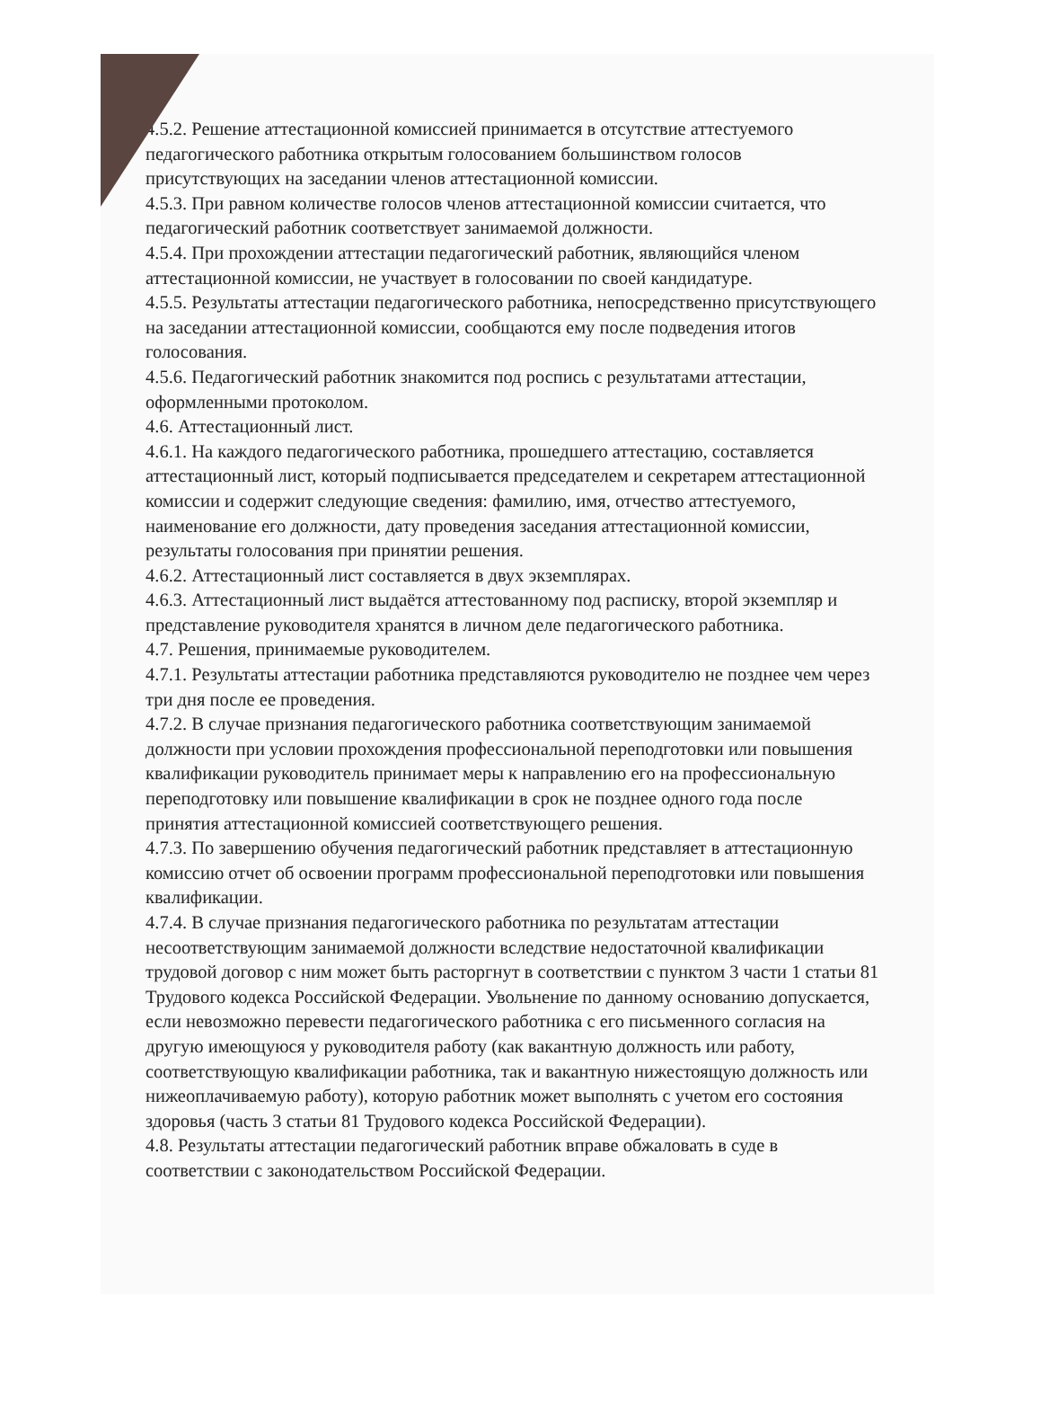4.5.2. Решение аттестационной комиссией принимается в отсутствие аттестуемого педагогического работника открытым голосованием большинством голосов присутствующих на заседании членов аттестационной комиссии.
4.5.3. При равном количестве голосов членов аттестационной комиссии считается, что педагогический работник соответствует занимаемой должности.
4.5.4. При прохождении аттестации педагогический работник, являющийся членом аттестационной комиссии, не участвует в голосовании по своей кандидатуре.
4.5.5. Результаты аттестации педагогического работника, непосредственно присутствующего на заседании аттестационной комиссии, сообщаются ему после подведения итогов голосования.
4.5.6. Педагогический работник знакомится под роспись с результатами аттестации, оформленными протоколом.
4.6. Аттестационный лист.
4.6.1. На каждого педагогического работника, прошедшего аттестацию, составляется аттестационный лист, который подписывается председателем и секретарем аттестационной комиссии и содержит следующие сведения: фамилию, имя, отчество аттестуемого, наименование его должности, дату проведения заседания аттестационной комиссии, результаты голосования при принятии решения.
4.6.2. Аттестационный лист составляется в двух экземплярах.
4.6.3. Аттестационный лист выдаётся аттестованному под расписку, второй экземпляр и представление руководителя хранятся в личном деле педагогического работника.
4.7. Решения, принимаемые руководителем.
4.7.1. Результаты аттестации работника представляются руководителю не позднее чем через три дня после ее проведения.
4.7.2. В случае признания педагогического работника соответствующим занимаемой должности при условии прохождения профессиональной переподготовки или повышения квалификации руководитель принимает меры к направлению его на профессиональную переподготовку или повышение квалификации в срок не позднее одного года после принятия аттестационной комиссией соответствующего решения.
4.7.3. По завершению обучения педагогический работник представляет в аттестационную комиссию отчет об освоении программ профессиональной переподготовки или повышения квалификации.
4.7.4. В случае признания педагогического работника по результатам аттестации несоответствующим занимаемой должности вследствие недостаточной квалификации трудовой договор с ним может быть расторгнут в соответствии с пунктом 3 части 1 статьи 81 Трудового кодекса Российской Федерации. Увольнение по данному основанию допускается, если невозможно перевести педагогического работника с его письменного согласия на другую имеющуюся у руководителя работу (как вакантную должность или работу, соответствующую квалификации работника, так и вакантную нижестоящую должность или нижеоплачиваемую работу), которую работник может выполнять с учетом его состояния здоровья (часть 3 статьи 81 Трудового кодекса Российской Федерации).
4.8. Результаты аттестации педагогический работник вправе обжаловать в суде в соответствии с законодательством Российской Федерации.